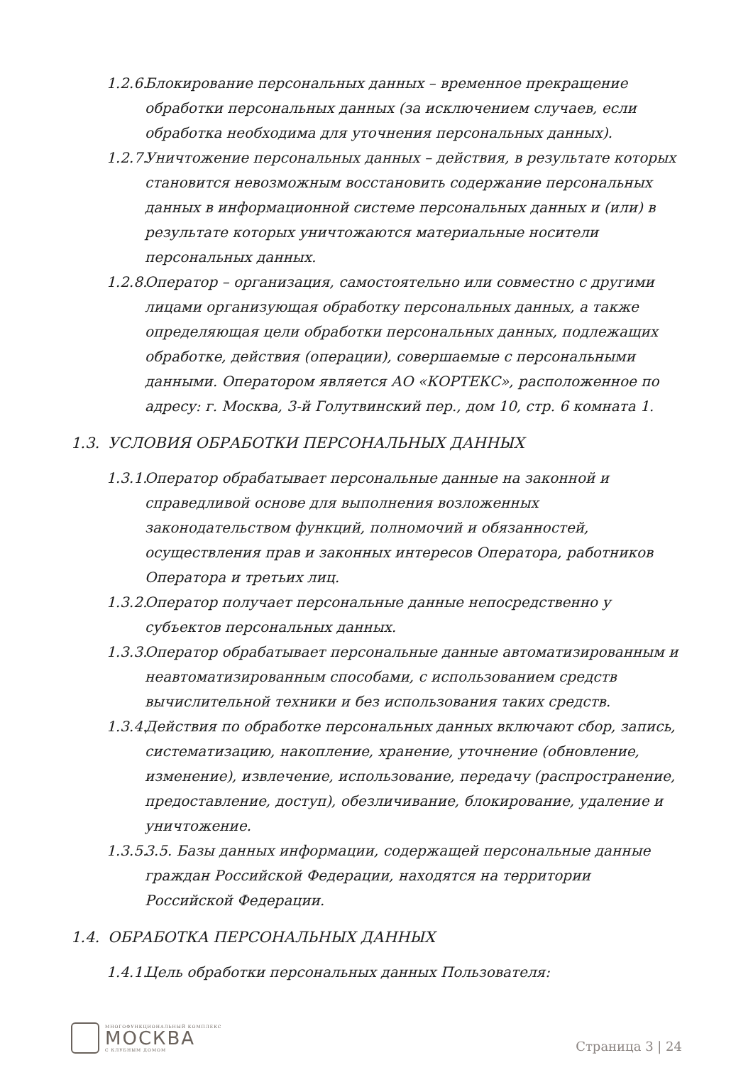1.2.6. Блокирование персональных данных – временное прекращение обработки персональных данных (за исключением случаев, если обработка необходима для уточнения персональных данных).
1.2.7. Уничтожение персональных данных – действия, в результате которых становится невозможным восстановить содержание персональных данных в информационной системе персональных данных и (или) в результате которых уничтожаются материальные носители персональных данных.
1.2.8. Оператор – организация, самостоятельно или совместно с другими лицами организующая обработку персональных данных, а также определяющая цели обработки персональных данных, подлежащих обработке, действия (операции), совершаемые с персональными данными. Оператором является АО «КОРТЕКС», расположенное по адресу: г. Москва, 3-й Голутвинский пер., дом 10, стр. 6 комната 1.
1.3. УСЛОВИЯ ОБРАБОТКИ ПЕРСОНАЛЬНЫХ ДАННЫХ
1.3.1. Оператор обрабатывает персональные данные на законной и справедливой основе для выполнения возложенных законодательством функций, полномочий и обязанностей, осуществления прав и законных интересов Оператора, работников Оператора и третьих лиц.
1.3.2. Оператор получает персональные данные непосредственно у субъектов персональных данных.
1.3.3. Оператор обрабатывает персональные данные автоматизированным и неавтоматизированным способами, с использованием средств вычислительной техники и без использования таких средств.
1.3.4. Действия по обработке персональных данных включают сбор, запись, систематизацию, накопление, хранение, уточнение (обновление, изменение), извлечение, использование, передачу (распространение, предоставление, доступ), обезличивание, блокирование, удаление и уничтожение.
1.3.5. 3.5. Базы данных информации, содержащей персональные данные граждан Российской Федерации, находятся на территории Российской Федерации.
1.4. ОБРАБОТКА ПЕРСОНАЛЬНЫХ ДАННЫХ
1.4.1. Цель обработки персональных данных Пользователя:
МНОГОФУНКЦИОНАЛЬНЫЙ КОМПЛЕКС
МОСКВА
С КЛУБНЫМ ДОМОМ
Страница 3 | 24